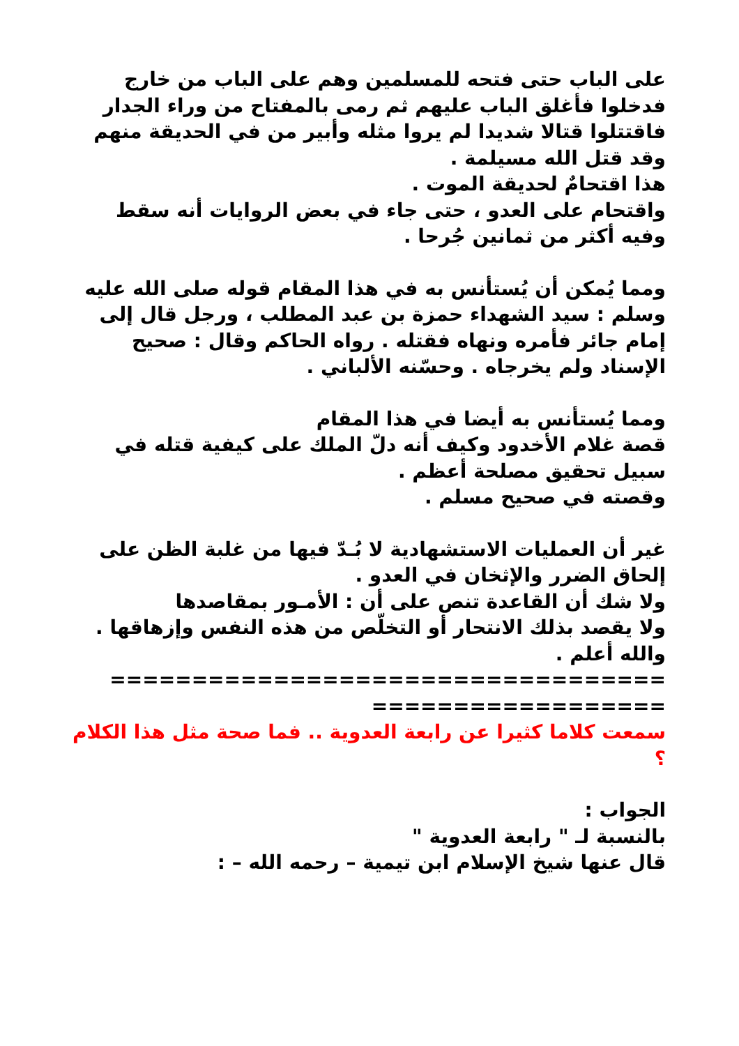على الباب حتى فتحه للمسلمين وهم على الباب من خارج فدخلوا فأغلق الباب عليهم ثم رمى بالمفتاح من وراء الجدار فاقتتلوا قتالا شديدا لم يروا مثله وأبير من في الحديقة منهم وقد قتل الله مسيلمة .
هذا اقتحامٌ لحديقة الموت .
واقتحام على العدو ، حتى جاء في بعض الروايات أنه سقط وفيه أكثر من ثمانين جُرحا .
ومما يُمكن أن يُستأنس به في هذا المقام قوله صلى الله عليه وسلم : سيد الشهداء حمزة بن عبد المطلب ، ورجل قال إلى إمام جائر فأمره ونهاه فقتله . رواه الحاكم وقال : صحيح الإسناد ولم يخرجاه . وحسّنه الألباني .
ومما يُستأنس به أيضا في هذا المقام
قصة غلام الأخدود وكيف أنه دلّ الملك على كيفية قتله في سبيل تحقيق مصلحة أعظم .
وقصته في صحيح مسلم .
غير أن العمليات الاستشهادية لا بُـدّ فيها من غلبة الظن على إلحاق الضرر والإثخان في العدو .
ولا شك أن القاعدة تنص على أن : الأمـور بمقاصدها
ولا يقصد بذلك الانتحار أو التخلّص من هذه النفس وإزهاقها .
والله أعلم .
================================== ==================
سمعت كلاما كثيرا عن رابعة العدوية .. فما صحة مثل هذا الكلام ؟
الجواب :
بالنسبة لـ " رابعة العدوية "
قال عنها شيخ الإسلام ابن تيمية – رحمه الله – :